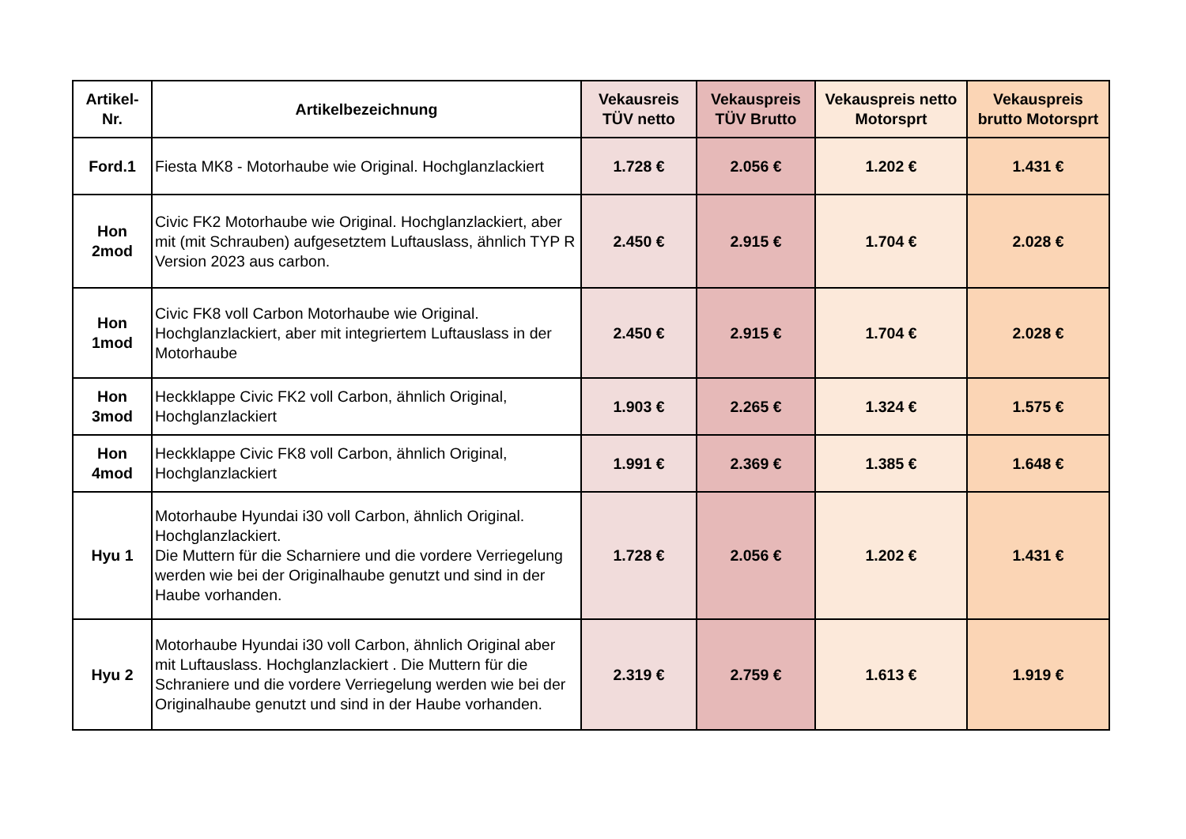| Artikel-Nr. | Artikelbezeichnung | Vekausreis TÜV netto | Vekauspreis TÜV Brutto | Vekauspreis netto Motorsprt | Vekauspreis brutto Motorsprt |
| --- | --- | --- | --- | --- | --- |
| Ford.1 | Fiesta MK8 - Motorhaube wie Original. Hochglanzlackiert | 1.728 € | 2.056 € | 1.202 € | 1.431 € |
| Hon 2mod | Civic FK2 Motorhaube wie Original. Hochglanzlackiert, aber mit (mit Schrauben) aufgesetztem Luftauslass, ähnlich TYP R Version 2023 aus carbon. | 2.450 € | 2.915 € | 1.704 € | 2.028 € |
| Hon 1mod | Civic FK8 voll Carbon Motorhaube wie Original. Hochglanzlackiert, aber mit integriertem Luftauslass in der Motorhaube | 2.450 € | 2.915 € | 1.704 € | 2.028 € |
| Hon 3mod | Heckklappe Civic FK2 voll Carbon, ähnlich Original, Hochglanzlackiert | 1.903 € | 2.265 € | 1.324 € | 1.575 € |
| Hon 4mod | Heckklappe Civic FK8 voll Carbon, ähnlich Original, Hochglanzlackiert | 1.991 € | 2.369 € | 1.385 € | 1.648 € |
| Hyu 1 | Motorhaube Hyundai i30 voll Carbon, ähnlich Original. Hochglanzlackiert. Die Muttern für die Scharniere und die vordere Verriegelung werden wie bei der Originalhaube genutzt und sind in der Haube vorhanden. | 1.728 € | 2.056 € | 1.202 € | 1.431 € |
| Hyu 2 | Motorhaube Hyundai i30 voll Carbon, ähnlich Original aber mit Luftauslass. Hochglanzlackiert . Die Muttern für die Schraniere und die vordere Verriegelung werden wie bei der Originalhaube genutzt und sind in der Haube vorhanden. | 2.319 € | 2.759 € | 1.613 € | 1.919 € |